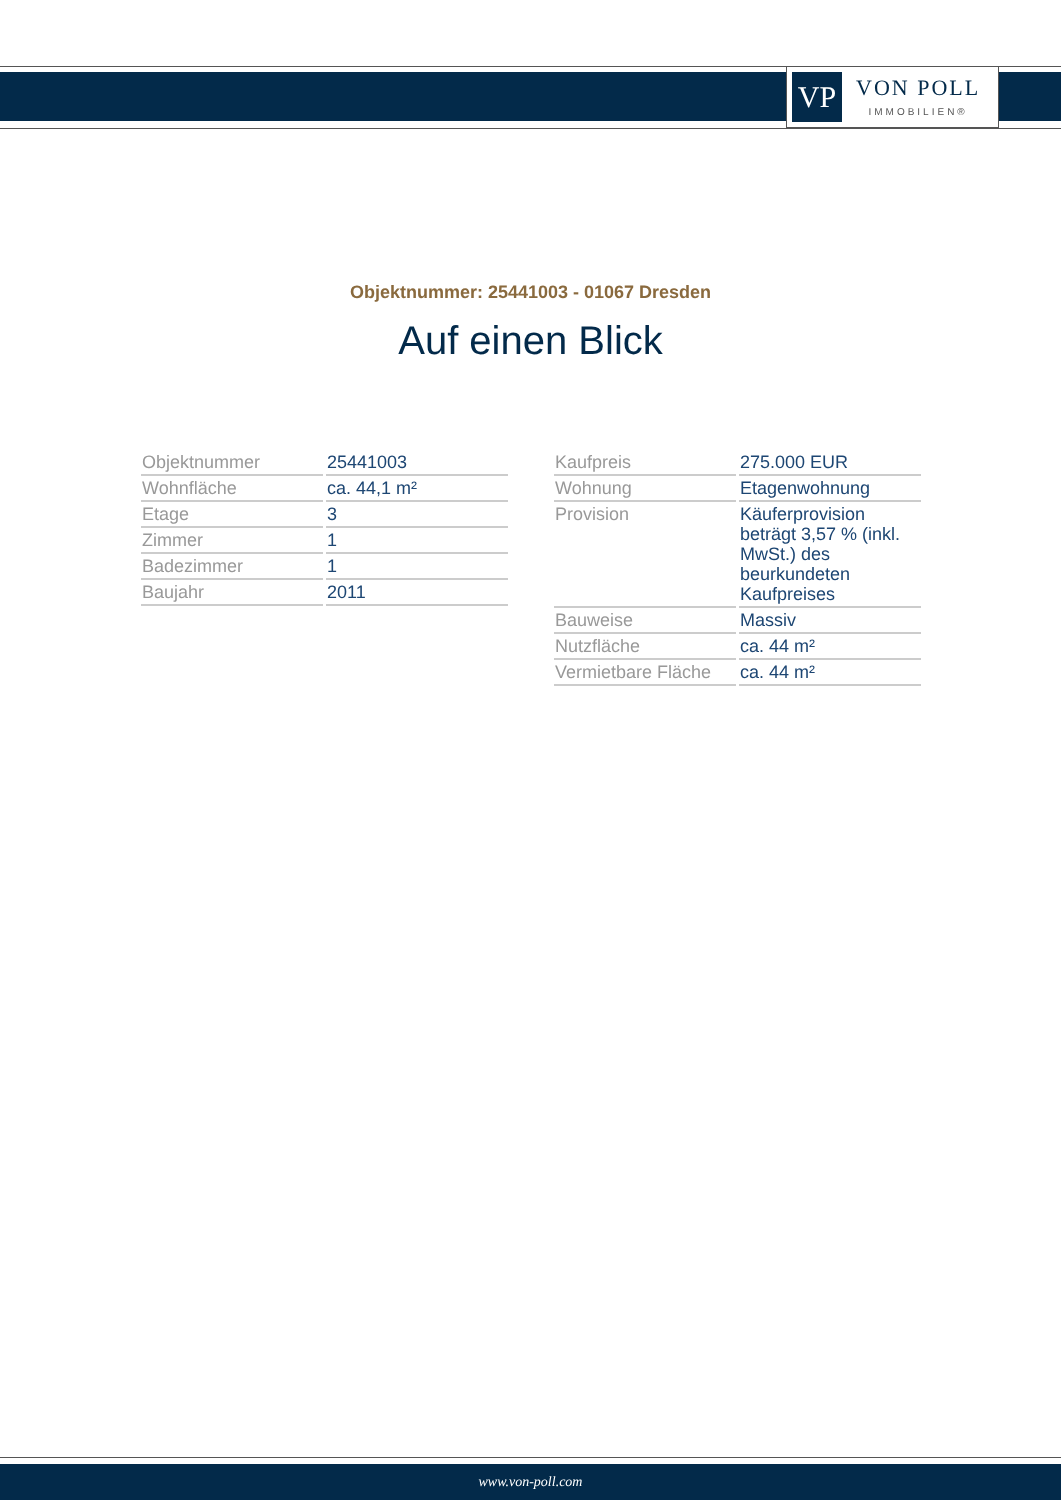VP
VON POLL
IMMOBILIEN®
Objektnummer: 25441003 - 01067 Dresden
Auf einen Blick
| Objektnummer | 25441003 |
| Wohnfläche | ca. 44,1 m² |
| Etage | 3 |
| Zimmer | 1 |
| Badezimmer | 1 |
| Baujahr | 2011 |
| Kaufpreis | 275.000 EUR |
| Wohnung | Etagenwohnung |
| Provision | Käuferprovision beträgt 3,57 % (inkl. MwSt.) des beurkundeten Kaufpreises |
| Bauweise | Massiv |
| Nutzfläche | ca. 44 m² |
| Vermietbare Fläche | ca. 44 m² |
www.von-poll.com